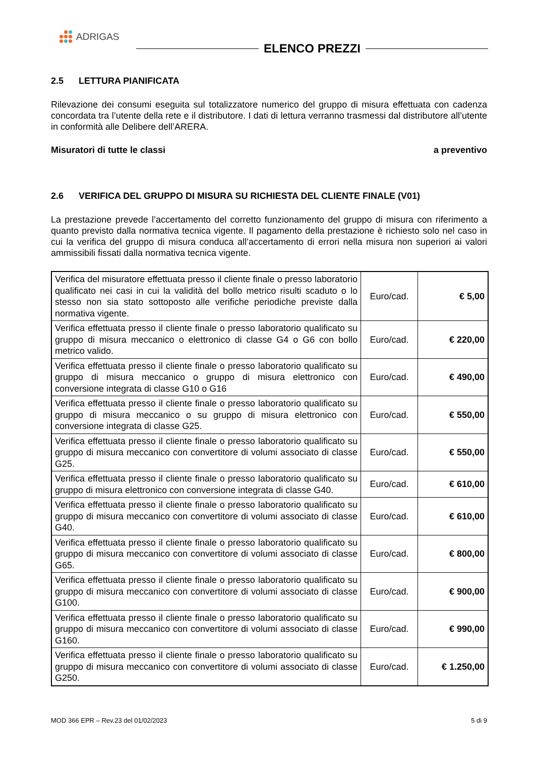ADRIGAS
ELENCO PREZZI
2.5 LETTURA PIANIFICATA
Rilevazione dei consumi eseguita sul totalizzatore numerico del gruppo di misura effettuata con cadenza concordata tra l’utente della rete e il distributore. I dati di lettura verranno trasmessi dal distributore all’utente in conformità alle Delibere dell’ARERA.
Misuratori di tutte le classi a preventivo
2.6 VERIFICA DEL GRUPPO DI MISURA SU RICHIESTA DEL CLIENTE FINALE (V01)
La prestazione prevede l’accertamento del corretto funzionamento del gruppo di misura con riferimento a quanto previsto dalla normativa tecnica vigente. Il pagamento della prestazione è richiesto solo nel caso in cui la verifica del gruppo di misura conduca all’accertamento di errori nella misura non superiori ai valori ammissibili fissati dalla normativa tecnica vigente.
| Verifica del misuratore effettuata presso il cliente finale o presso laboratorio qualificato nei casi in cui la validità del bollo metrico risulti scaduto o lo stesso non sia stato sottoposto alle verifiche periodiche previste dalla normativa vigente. | Euro/cad. | € 5,00 |
| Verifica effettuata presso il cliente finale o presso laboratorio qualificato su gruppo di misura meccanico o elettronico di classe G4 o G6 con bollo metrico valido. | Euro/cad. | € 220,00 |
| Verifica effettuata presso il cliente finale o presso laboratorio qualificato su gruppo di misura meccanico o gruppo di misura elettronico con conversione integrata di classe G10 o G16 | Euro/cad. | € 490,00 |
| Verifica effettuata presso il cliente finale o presso laboratorio qualificato su gruppo di misura meccanico o su gruppo di misura elettronico con conversione integrata di classe G25. | Euro/cad. | € 550,00 |
| Verifica effettuata presso il cliente finale o presso laboratorio qualificato su gruppo di misura meccanico con convertitore di volumi associato di classe G25. | Euro/cad. | € 550,00 |
| Verifica effettuata presso il cliente finale o presso laboratorio qualificato su gruppo di misura elettronico con conversione integrata di classe G40. | Euro/cad. | € 610,00 |
| Verifica effettuata presso il cliente finale o presso laboratorio qualificato su gruppo di misura meccanico con convertitore di volumi associato di classe G40. | Euro/cad. | € 610,00 |
| Verifica effettuata presso il cliente finale o presso laboratorio qualificato su gruppo di misura meccanico con convertitore di volumi associato di classe G65. | Euro/cad. | € 800,00 |
| Verifica effettuata presso il cliente finale o presso laboratorio qualificato su gruppo di misura meccanico con convertitore di volumi associato di classe G100. | Euro/cad. | € 900,00 |
| Verifica effettuata presso il cliente finale o presso laboratorio qualificato su gruppo di misura meccanico con convertitore di volumi associato di classe G160. | Euro/cad. | € 990,00 |
| Verifica effettuata presso il cliente finale o presso laboratorio qualificato su gruppo di misura meccanico con convertitore di volumi associato di classe G250. | Euro/cad. | € 1.250,00 |
MOD 366 EPR – Rev.23 del 01/02/2023 5 di 9